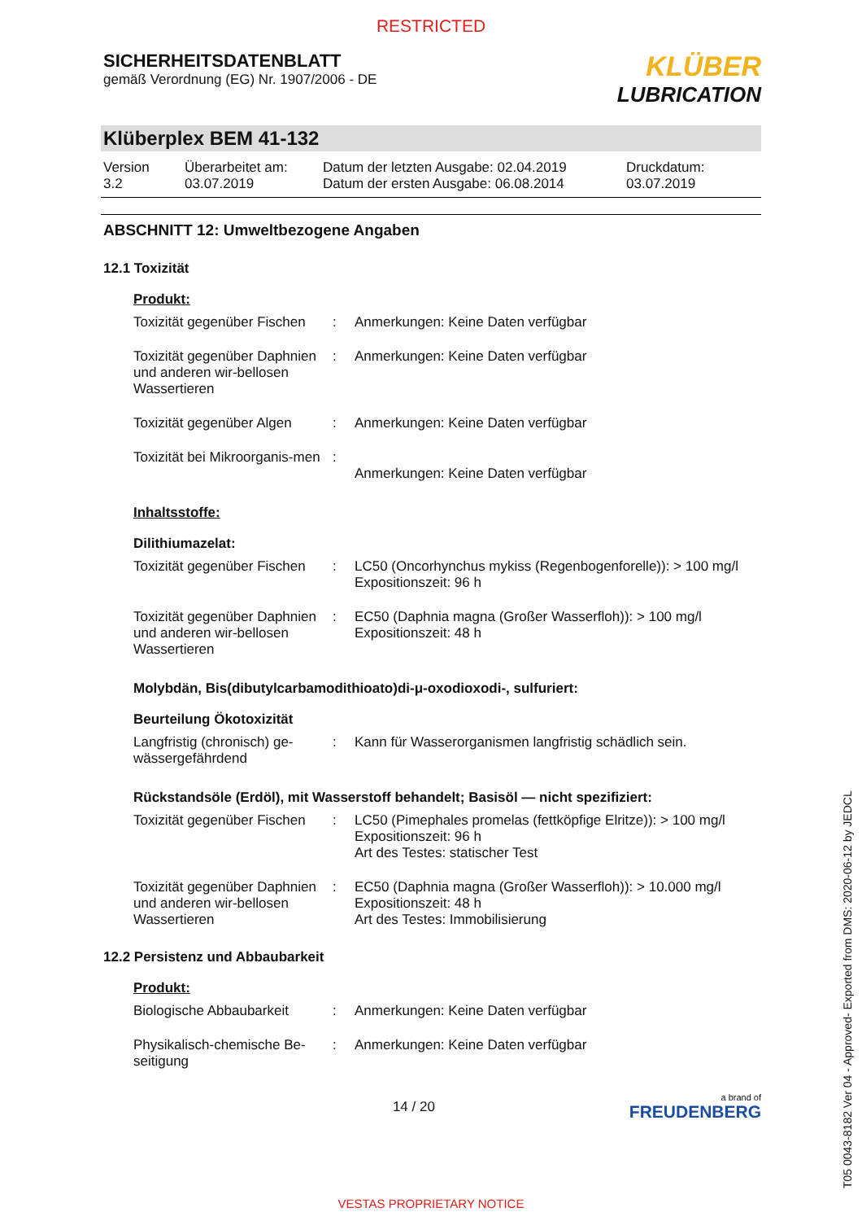RESTRICTED
SICHERHEITSDATENBLATT
gemäß Verordnung (EG) Nr. 1907/2006 - DE
KLÜBER
LUBRICATION
Klüberplex BEM 41-132
Version
3.2
Überarbeitet am:
03.07.2019
Datum der letzten Ausgabe: 02.04.2019
Datum der ersten Ausgabe: 06.08.2014
Druckdatum:
03.07.2019
ABSCHNITT 12: Umweltbezogene Angaben
12.1 Toxizität
Produkt:
Toxizität gegenüber Fischen
: Anmerkungen: Keine Daten verfügbar
Toxizität gegenüber Daphnien und anderen wir-bellosen Wassertieren
: Anmerkungen: Keine Daten verfügbar
Toxizität gegenüber Algen
: Anmerkungen: Keine Daten verfügbar
Toxizität bei Mikroorganis-men
:
Anmerkungen: Keine Daten verfügbar
Inhaltsstoffe:
Dilithiumazelat:
Toxizität gegenüber Fischen
: LC50 (Oncorhynchus mykiss (Regenbogenforelle)): > 100 mg/l
Expositionszeit: 96 h
Toxizität gegenüber Daphnien und anderen wir-bellosen Wassertieren
: EC50 (Daphnia magna (Großer Wasserfloh)): > 100 mg/l
Expositionszeit: 48 h
Molybdän, Bis(dibutylcarbamodithioato)di-μ-oxodioxodi-, sulfuriert:
Beurteilung Ökotoxizität
Langfristig (chronisch) ge-wässergefährdend
: Kann für Wasserorganismen langfristig schädlich sein.
Rückstandsöle (Erdöl), mit Wasserstoff behandelt; Basisöl — nicht spezifiziert:
Toxizität gegenüber Fischen
: LC50 (Pimephales promelas (fettköpfige Elritze)): > 100 mg/l
Expositionszeit: 96 h
Art des Testes: statischer Test
Toxizität gegenüber Daphnien und anderen wir-bellosen Wassertieren
: EC50 (Daphnia magna (Großer Wasserfloh)): > 10.000 mg/l
Expositionszeit: 48 h
Art des Testes: Immobilisierung
12.2 Persistenz und Abbaubarkeit
Produkt:
Biologische Abbaubarkeit : Anmerkungen: Keine Daten verfügbar
Physikalisch-chemische Be-seitigung
: Anmerkungen: Keine Daten verfügbar
14 / 20
a brand of
FREUDENBERG
T05 0043-8182 Ver 04 - Approved- Exported from DMS: 2020-06-12 by JEDCL
VESTAS PROPRIETARY NOTICE